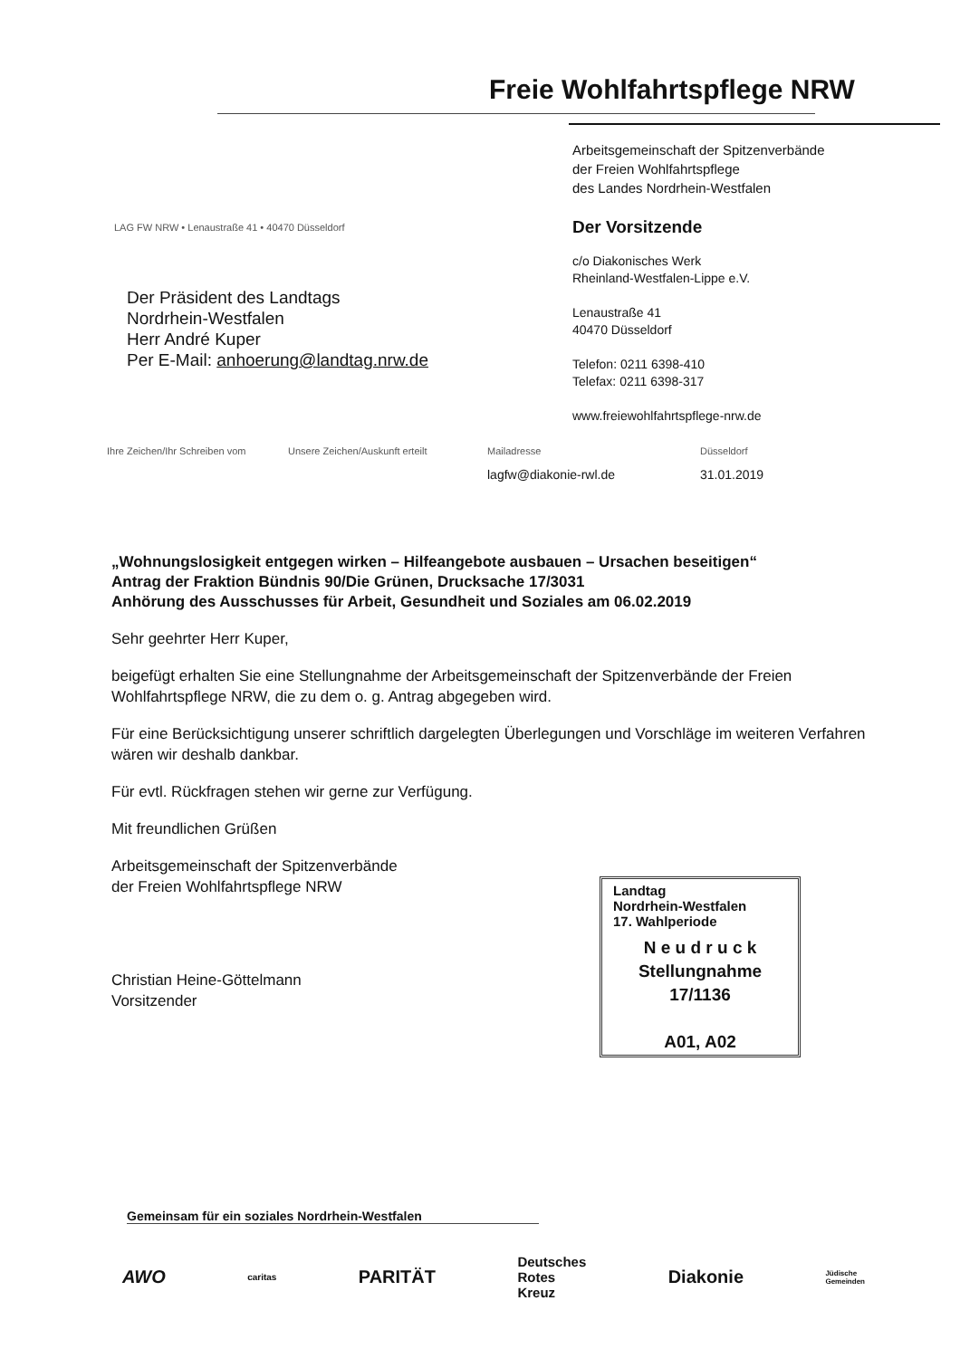Freie Wohlfahrtspflege NRW
Arbeitsgemeinschaft der Spitzenverbände
der Freien Wohlfahrtspflege
des Landes Nordrhein-Westfalen
Der Vorsitzende
c/o Diakonisches Werk
Rheinland-Westfalen-Lippe e.V.
Lenaustraße 41
40470 Düsseldorf
Telefon: 0211 6398-410
Telefax: 0211 6398-317
www.freiewohlfahrtspflege-nrw.de
LAG FW NRW • Lenaustraße 41 • 40470 Düsseldorf
Der Präsident des Landtags
Nordrhein-Westfalen
Herr André Kuper
Per E-Mail: anhoerung@landtag.nrw.de
Ihre Zeichen/Ihr Schreiben vom Unsere Zeichen/Auskunft erteilt Mailadresse
lagfw@diakonie-rwl.de Düsseldorf
31.01.2019
„Wohnungslosigkeit entgegen wirken – Hilfeangebote ausbauen – Ursachen beseitigen“
Antrag der Fraktion Bündnis 90/Die Grünen, Drucksache 17/3031
Anhörung des Ausschusses für Arbeit, Gesundheit und Soziales am 06.02.2019
Sehr geehrter Herr Kuper,
beigefügt erhalten Sie eine Stellungnahme der Arbeitsgemeinschaft der Spitzenverbände der Freien Wohlfahrtspflege NRW, die zu dem o. g. Antrag abgegeben wird.
Für eine Berücksichtigung unserer schriftlich dargelegten Überlegungen und Vorschläge im weiteren Verfahren wären wir deshalb dankbar.
Für evtl. Rückfragen stehen wir gerne zur Verfügung.
Mit freundlichen Grüßen
Arbeitsgemeinschaft der Spitzenverbände
der Freien Wohlfahrtspflege NRW
Christian Heine-Göttelmann
Vorsitzender
Landtag
Nordrhein-Westfalen
17. Wahlperiode
N e u d r u c k
Stellungnahme
17/1136
A01, A02
Gemeinsam für ein soziales Nordrhein-Westfalen
AWO caritas PARITÄT Deutsches
Rotes
Kreuz Diakonie Jüdische
Gemeinden